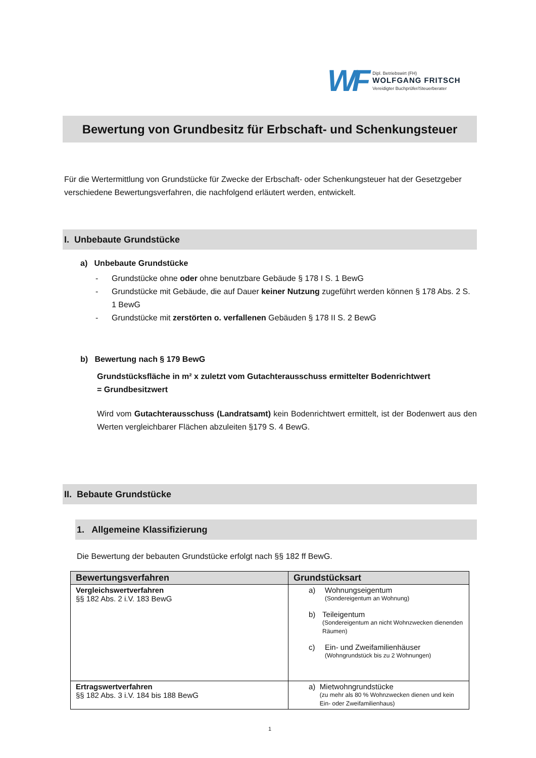WF
Dipl. Betriebswirt (FH)
WOLFGANG FRITSCH
Vereidigter Buchprüfer/Steuerberater
Bewertung von Grundbesitz für Erbschaft- und Schenkungsteuer
Für die Wertermittlung von Grundstücke für Zwecke der Erbschaft- oder Schenkungsteuer hat der Gesetzgeber verschiedene Bewertungsverfahren, die nachfolgend erläutert werden, entwickelt.
I. Unbebaute Grundstücke
a) Unbebaute Grundstücke
- Grundstücke ohne oder ohne benutzbare Gebäude § 178 I S. 1 BewG
- Grundstücke mit Gebäude, die auf Dauer keiner Nutzung zugeführt werden können § 178 Abs. 2 S. 1 BewG
- Grundstücke mit zerstörten o. verfallenen Gebäuden § 178 II S. 2 BewG
b) Bewertung nach § 179 BewG
Grundstücksfläche in m² x zuletzt vom Gutachterausschuss ermittelter Bodenrichtwert
= Grundbesitzwert
Wird vom Gutachterausschuss (Landratsamt) kein Bodenrichtwert ermittelt, ist der Bodenwert aus den Werten vergleichbarer Flächen abzuleiten §179 S. 4 BewG.
II. Bebaute Grundstücke
1. Allgemeine Klassifizierung
Die Bewertung der bebauten Grundstücke erfolgt nach §§ 182 ff BewG.
| Bewertungsverfahren | Grundstücksart |
| --- | --- |
| Vergleichswertverfahren §§ 182 Abs. 2 i.V. 183 BewG | a) Wohnungseigentum (Sondereigentum an Wohnung) b) Teileigentum (Sondereigentum an nicht Wohnzwecken dienenden Räumen) c) Ein- und Zweifamilienhäuser (Wohngrundstück bis zu 2 Wohnungen) |
| Ertragswertverfahren §§ 182 Abs. 3 i.V. 184 bis 188 BewG | a) Mietwohngrundstücke (zu mehr als 80 % Wohnzwecken dienen und kein Ein- oder Zweifamilienhaus) |
1